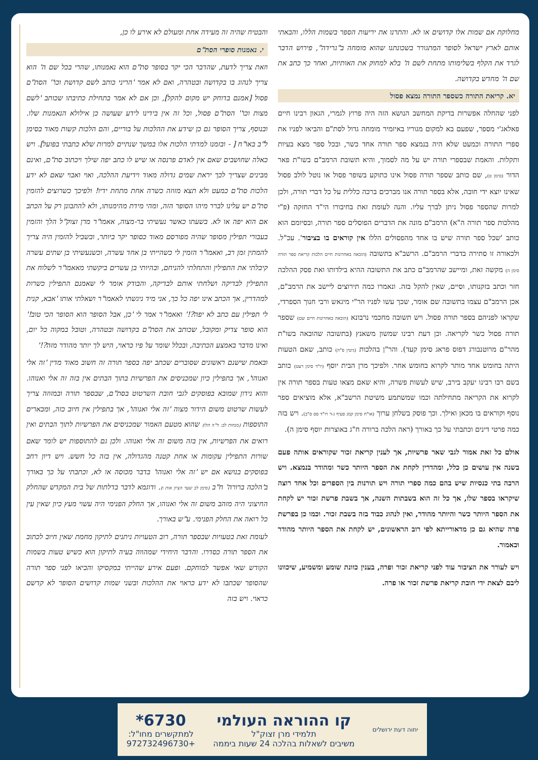והבטיח שהיה זה מעידה אחת ומעולם לא אירע לו כן,
י. נאמנות סופרי הסת"ם
וזאת צריך לדעת, שהדבר הכי יקר בסופר סת"ם הוא נאמנותו, שהרי בכל שם ה' הוא צריך לנהוג בו בקדושה ובטהרה, ואם לא אמר 'הריני כותב לשם קדושת וכו'' הסת"ם פסול [אמנם בדוחק יש מקום להקל], וכן אם לא אמר בתחילת כתיבתו שכותב 'לשם מצות וכו'' הסת"ם פסול, וכל זה אין בידינו לידע שעושה כן אילולא הנאמנות שלו. ובנוסף, צריך הסופר גם כן שידע את ההלכות על בוריים, והם הלכות קשות מאוד בסימן ל"ב באו"ח [ - ובזמנו למדתי הלכות אלו במשך שנתיים למרות שלא כתבתי בפועל]. ויש כאלה שחושבים שאם אין לאדם פרנסה או שיש לו כתב יפה שילך ויכתוב סת"ם, ואינם מבינים שצריך לכך יראת שמים גדולה מאוד וידיעת ההלכה, ואוי ואבוי שאם לא ידע הלכות סת"ם כמעט ולא תצא מזוזה כשרה אחת מתחת ידיו! ולפיכך כשרוצים להזמין סת"ם יש עלינו לברר מיהו הסופר הזה, ומהי מידת מהימנותו, ולא להתבונן רק על הכתב אם הוא יפה או לא. בשעתו כאשר נעשיתי בר-מצוה, אאמו"ר מרן זצוק"ל הלך והזמין בעבורי תפילין מסופר שהיה מפורסם מאוד כסופר יקר ביותר, ובשביל להזמין היה צריך להמתין זמן רב, ואאמו"ר הזמין לי כשהייתי בן אחד עשרה, וכשנעשיתי בן שתים עשרה קיבלתי את התפילין והתחלתי להניחם, ובהיותי בן עשרים ביקשתי מאאמו"ר לשלוח את התפילין לבדיקה ושלחתי אותם לבדיקה, והבודק אומר לי שאמנם התפילין כשרות למהדרין, אך הכתב אינו יפה כל כך, אני מיד ניגשתי לאאמו"ר ושאלתי אותו 'אבא, קנית לי תפילין עם כתב לא יפה?!' ואאמו"ר אמר לי 'כן, אבל הסופר הוא הסופר הכי טוב!' הוא סופר צדיק ומקובל, שכותב את הסת"ם בקדושה ובטהרה, וטובל במקוה כל יום, ואינו מדבר באמצע הכתיבה, ובכלל שומר על פיו כראוי, היש לך יותר מהודר מזה?!'
ובאמת שישנם ראשונים שסוברים שכתב יפה בספר תורה זה חשוב מאוד מדין 'זה אלי ואנוהו', אך בתפילין כיון שמכניסים את הפרשיות בתוך הבתים אין בזה זה אלי ואנוהו. והוא נידון שמובא בפוסקים לגבי חובת השרטוט בסת"ם, שבספר תורה ובמזוזה צריך לעשות שרטוט משום הידור מצוה 'זה אלי ואנוהו', אך בתפילין אין חיוב כזה, ומבארים התוספות (מנחות לב: ד"ה הלו) שהוא מטעם האמור שמכניסים את הפרשיות לתוך הבתים ואין רואים את הפרשיות, אין בזה משום זה אלי ואנוהו. ולכן גם להתוספות יש לומר שאם שורות התפילין עקומות או אחת קטנה מהגדולה, אין בזה כל חשש. ויש דיון רחב בפוסקים בנושא אם יש 'זה אלי ואנוהו' בדבר מכוסה או לא, וכתבתי על כך באורך ב'הלכה ברורה' ח"ב (סימן לב שער הציון אות ו). ודוגמא לדבר בדלתות של בית המקדש שהחלק החיצוני היה מזהב משום זה אלי ואנוהו, אך החלק הפנימי היה עשוי מעץ כיון שאין עין כל רואה את החלק הפנימי. ע"ש באורך.
לעומת זאת בטעויות שבספר תורה, רוב הטעויות ניתנים לתיקון מחמת שאין חיוב לכתוב את הספר תורה כסדרו. והדבר היחידי שמהווה בעיה לתיקון הוא כשיש טעות בשמות הקודש שאי אפשר למוחקם. ופעם אירע שהייתי במקסיקו והביאו לפני ספר תורה שהסופר שכתבו לא ידע כראוי את ההלכות ובשני שמות קדושים הסופר לא קדשם כראוי. ויש בזה
מחלוקת אם שמות אלו קדושים או לא. והתרנו את יריעות הספר בשמות הללו, והבאתי אותם לארץ ישראל לסופר המתגורר בשכונתנו שהוא מומחה ב"גרידה", פירוש הדבר לגרד את הקלף בשלימותו מתחת לשם ה' בלא למחוק את האותיות, ואחר כך כתב את שם ה' מחדש בקדושה.
יא. קריאת התורה כשספר התורה נמצא פסול
לפני שהחלה אפשרות בדיקת המחשב הנושא הזה היה פרוץ לגמרי, הגאון רבינו חיים פאלאג'י מספר, שפעם בא למקום מגוריו באיזמיר מומחה גדול לסת"ם והביאו לפניו את ספרי התורה וכמעט שלא היה בנמצא ספר תורה אחד כשר, ובכל ספר מצא בעיות ותקלות. והאמת שבספרי תורה יש על מה לסמוך, והיא תשובת הרמב"ם בשו"ת פאר הדור (סימן ט), שם כותב שספר תורה פסול אינו כתוקע בשופר פסול או נוטל לולב פסול שאינו יוצא ידי חובה, אלא בספר תורה אנו מברכים ברכה כללית על כל דברי תורה, ולכן למרות שהספר פסול ניתן לברך עליו. והנה לעומת זאת בחיבורו הי"ד החזקה (פ"י מהלכות ספר תורה ה"א) הרמב"ם מונה את הדברים הפוסלים ספר תורה, ובסיומם הוא כותב 'שכל ספר תורה שיש בו אחד מהפסולים הללו אין קוראים בו בציבור'. עכ"ל. ולכאורה זו סתירה בדברי הרמב"ם. הרשב"א בתשובה (הובאה באחרונות חיים הלכות קריאת ספר תורה סימן ה) מקשה זאת, ומיישב שהרמב"ם כתב את התשובה ההיא בילדותו ואת פסק ההלכה חזר וכתב בזקנותו, וסיים, שאין להקל בזה. ונאמרו כמה תירוצים ליישב את הרמב"ם, אכן הרמב"ם עצמו בתשובה שם אומר, שכך עשו לפניו הר"י מיגאש ורבי חנוך הספרדי, שקראו לפניהם בספר תורה פסול. ויש תשובה מחכמי נרבונא (הובאה באחרונות חיים שם) שספר תורה פסול כשר לקריאה. וכן דעת רבינו שמשון משאנץ (בתשובה שהובאה בשו"ת מהר"ם מרוטנבורג דפוס פראג סימן קעד). והר"ן בהלכות (גיטין פ"ה) כותב, שאם הטעות היתה בחומש אחד מותר לקרוא בחומש אחר. ולפיכך מרן הבית יוסף (יו"ד סימן רעט) כותב בשם רבו רבינו יעקב בירב, שיש לעשות פשרה, והיא שאם מצאו טעות בספר תורה אין לקרוא את הקריאה מתחילתה וכמו שמשתמע משיטת הרשב"א, אלא מוציאים ספר נוסף וקוראים בו מכאן ואילך. וכך פוסק בשלחן ערוך (או"ח סימן קמג סעיף ג-ד ויו"ד סס ס"ב). ויש בזה כמה פרטי דינים וכתבתי על כך באורך (ראה הלכה ברורה ח"ג באוצרות יוסף סימן ה).
אולם כל זאת אמור לגבי שאר פרשיות, אך לענין קריאת זכור שקוראים אותה פעם בשנה אין עושים כן כלל, ומהדרין לקחת את הספר היותר כשר ומהודר בנמצא. ויש הרבה בתי כנסיות שיש בהם כמה ספרי תורה ויש תורנות בין הספרים וכל אחד רוצה שיקראו בספר שלו, אך כל זה הוא בשבתות השנה, אך בשבת פרשת זכור יש לקחת את הספר היותר כשר והיותר מהודר, ואין לנהוג כבוד בזה בשבת זכור. וכמו כן בפרשת פרה שהיא גם כן מדאורייתא לפי רוב הראשונים, יש לקחת את הספר היותר מהודר וכאמור.
ויש לעורר את הציבור עוד לפני קריאת זכור ופרה, בענין כוונת שומע ומשמיע, שיכוונו ליבם לצאת ידי חובת קריאת פרשת זכור או פרה.
יחוה דעת ירושלים
קו ההוראה העולמי
תלמידי מרן זצוק"ל
משיבים לשאלות בהלכה 24 שעות ביממה
6730*
למתקשרים מחו"ל:
+972732496730